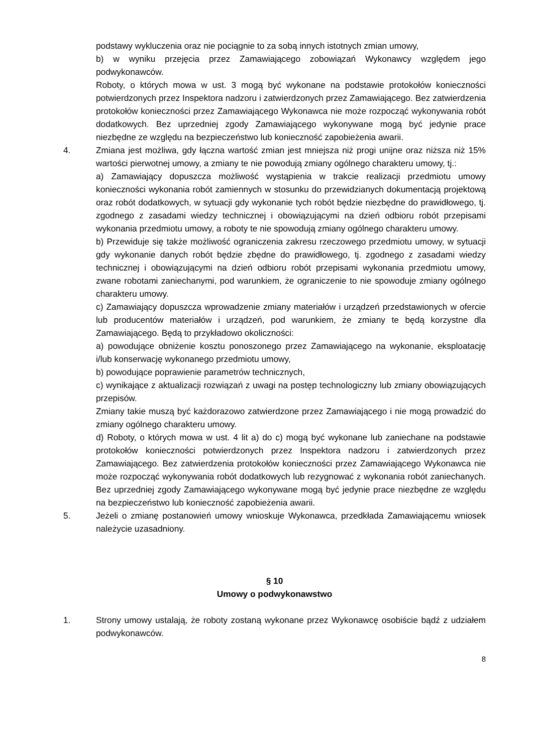podstawy wykluczenia oraz nie pociągnie to za sobą innych istotnych zmian umowy,
b) w wyniku przejęcia przez Zamawiającego zobowiązań Wykonawcy względem jego podwykonawców.
Roboty, o których mowa w ust. 3 mogą być wykonane na podstawie protokołów konieczności potwierdzonych przez Inspektora nadzoru i zatwierdzonych przez Zamawiającego. Bez zatwierdzenia protokołów konieczności przez Zamawiającego Wykonawca nie może rozpocząć wykonywania robót dodatkowych. Bez uprzedniej zgody Zamawiającego wykonywane mogą być jedynie prace niezbędne ze względu na bezpieczeństwo lub konieczność zapobieżenia awarii.
4. Zmiana jest możliwa, gdy łączna wartość zmian jest mniejsza niż progi unijne oraz niższa niż 15% wartości pierwotnej umowy, a zmiany te nie powodują zmiany ogólnego charakteru umowy, tj.:
a) Zamawiający dopuszcza możliwość wystąpienia w trakcie realizacji przedmiotu umowy konieczności wykonania robót zamiennych w stosunku do przewidzianych dokumentacją projektową oraz robót dodatkowych, w sytuacji gdy wykonanie tych robót będzie niezbędne do prawidłowego, tj. zgodnego z zasadami wiedzy technicznej i obowiązującymi na dzień odbioru robót przepisami wykonania przedmiotu umowy, a roboty te nie spowodują zmiany ogólnego charakteru umowy.
b) Przewiduje się także możliwość ograniczenia zakresu rzeczowego przedmiotu umowy, w sytuacji gdy wykonanie danych robót będzie zbędne do prawidłowego, tj. zgodnego z zasadami wiedzy technicznej i obowiązującymi na dzień odbioru robót przepisami wykonania przedmiotu umowy, zwane robotami zaniechanymi, pod warunkiem, że ograniczenie to nie spowoduje zmiany ogólnego charakteru umowy.
c) Zamawiający dopuszcza wprowadzenie zmiany materiałów i urządzeń przedstawionych w ofercie lub producentów materiałów i urządzeń, pod warunkiem, że zmiany te będą korzystne dla Zamawiającego. Będą to przykładowo okoliczności:
a) powodujące obniżenie kosztu ponoszonego przez Zamawiającego na wykonanie, eksploatację i/lub konserwację wykonanego przedmiotu umowy,
b) powodujące poprawienie parametrów technicznych,
c) wynikające z aktualizacji rozwiązań z uwagi na postęp technologiczny lub zmiany obowiązujących przepisów.
Zmiany takie muszą być każdorazowo zatwierdzone przez Zamawiającego i nie mogą prowadzić do zmiany ogólnego charakteru umowy.
d) Roboty, o których mowa w ust. 4 lit a) do c) mogą być wykonane lub zaniechane na podstawie protokołów konieczności potwierdzonych przez Inspektora nadzoru i zatwierdzonych przez Zamawiającego. Bez zatwierdzenia protokołów konieczności przez Zamawiającego Wykonawca nie może rozpocząć wykonywania robót dodatkowych lub rezygnować z wykonania robót zaniechanych. Bez uprzedniej zgody Zamawiającego wykonywane mogą być jedynie prace niezbędne ze względu na bezpieczeństwo lub konieczność zapobieżenia awarii.
5. Jeżeli o zmianę postanowień umowy wnioskuje Wykonawca, przedkłada Zamawiającemu wniosek należycie uzasadniony.
§ 10
Umowy o podwykonawstwo
1. Strony umowy ustalają, że roboty zostaną wykonane przez Wykonawcę osobiście bądź z udziałem podwykonawców.
8